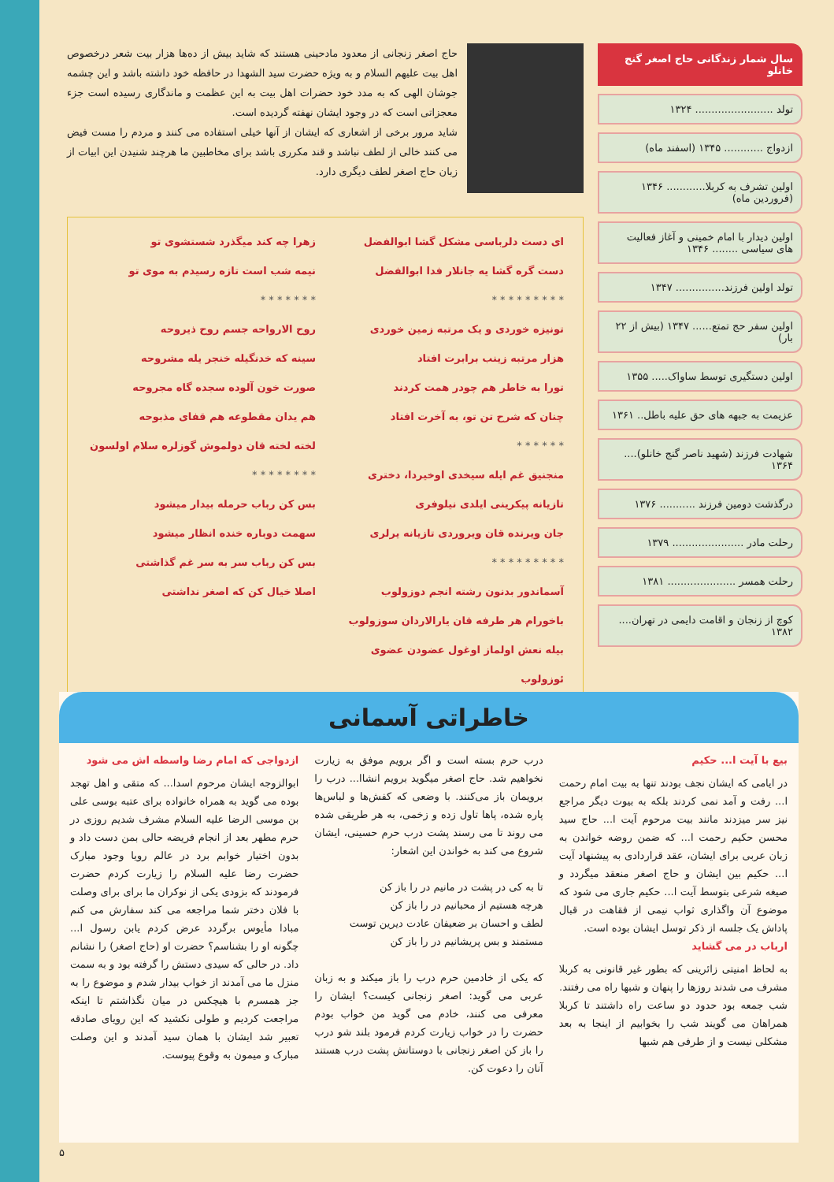سال شمار زندگانی حاج اصغر گنج خانلو
تولد ........................ ۱۳۲۴
ازدواج ............ ۱۳۴۵ (اسفند ماه)
اولین تشرف به کربلا............ ۱۳۴۶ (فروردین ماه)
اولین دیدار با امام خمینی و آغاز فعالیت های سیاسی ........ ۱۳۴۶
تولد اولین فرزند............... ۱۳۴۷
اولین سفر حج تمتع...... ۱۳۴۷ (بیش از ۲۲ بار)
اولین دستگیری توسط ساواک..... ۱۳۵۵
عزیمت به جبهه های حق علیه باطل.. ۱۳۶۱
شهادت فرزند (شهید ناصر گنج خانلو).... ۱۳۶۴
درگذشت دومین فرزند ........... ۱۳۷۶
رحلت مادر ...................... ۱۳۷۹
رحلت همسر ..................... ۱۳۸۱
کوچ از زنجان و اقامت دایمی در تهران.... ۱۳۸۲
حاج اصغر زنجانی از معدود مادحینی هستند که شاید بیش از ده‌ها هزار بیت شعر درخصوص اهل بیت علیهم السلام و به ویژه حضرت سید الشهدا در حافظه خود داشته باشد و این چشمه جوشان الهی که به مدد خود حضرات اهل بیت به این عظمت و ماندگاری رسیده است جزء معجزاتی است که در وجود ایشان نهفته گردیده است.
شاید مرور برخی از اشعاری که ایشان از آنها خیلی استفاده می کنند و مردم را مست فیض می کنند خالی از لطف نباشد و قند مکرری باشد برای مخاطبین ما هرچند شنیدن این ابیات از زبان حاج اصغر لطف دیگری دارد.
ای دست دلرباسی مشکل گشا ابوالفضل
دست گره گشا یه جانلار فدا ابوالفضل
* * * * * * * * *
تونیزه خوردی و یک مرتبه زمین خوردی
هزار مرتبه زینب برابرت افتاد
تورا به خاطر هم چودر همت کردند
چنان که شرح تن تو، به آخرت افتاد
* * * * * *
منجنیق غم ایله سیخدی اوخیردا، دختری
تازیانه پیکرینی ایلدی نیلوفری
جان ویرنده قان ویروردی تازیانه یرلری
* * * * * * * * *
آسماندور بدنون رشته انجم دوزولوب
باخورام هر طرفه قان یارالاردان سوزولوب
بیله نعش اولماز اوغول عضودن عضوی ئوزولوب
زهرا چه کند میگذرد شستشوی تو
نیمه شب است تازه رسیدم به موی تو
* * * * * * *
روح الارواحه جسم روح ذیروحه
سینه که خدنگیله خنجر یله مشروحه
صورت خون آلوده سجده گاه مجروحه
هم یدان مقطوعه هم قفای مذبوحه
لخته لخته قان دولموش گوزلره سلام اولسون
* * * * * * * *
بس کن رباب حرمله بیدار میشود
سهمت دوباره خنده انظار میشود
بس کن رباب سر به سر غم گذاشتی
اصلا خیال کن که اصغر نداشتی
خاطراتی آسمانی
بیع با آیت ا... حکیم
در ایامی که ایشان نجف بودند تنها به بیت امام رحمت ا... رفت و آمد نمی کردند بلکه به بیوت دیگر مراجع نیز سر میزدند مانند بیت مرحوم آیت ا... حاج سید محسن حکیم رحمت ا... که ضمن روضه خواندن به زبان عربی برای ایشان، عقد قراردادی به پیشنهاد آیت ا... حکیم بین ایشان و حاج اصغر منعقد میگردد و صیغه شرعی بتوسط آیت ا... حکیم جاری می شود که موضوع آن واگذاری ثواب نیمی از فقاهت در قبال پاداش یک جلسه از ذکر توسل ایشان بوده است.
ارباب در می گشاید
به لحاظ امنیتی زائرینی که بطور غیر قانونی به کربلا مشرف می شدند روزها را پنهان و شبها راه می رفتند.
شب جمعه بود حدود دو ساعت راه داشتند تا کربلا همراهان می گویند شب را بخوابیم از اینجا به بعد مشکلی نیست و از طرفی هم شبها
درب حرم بسته است و اگر برویم موفق به زیارت نخواهیم شد. حاج اصغر میگوید برویم انشاا... درب را برویمان باز می‌کنند. با وضعی که کفش‌ها و لباس‌ها پاره شده، پاها تاول زده و زخمی، به هر طریقی شده می روند تا می رسند پشت درب حرم حسینی، ایشان شروع می کند به خواندن این اشعار:
تا به کی در پشت در مانیم در را باز کن
هرچه هستیم از محبانیم در را باز کن
لطف و احسان بر ضعیفان عادت دیرین توست
مستمند و بس پریشانیم در را باز کن
که یکی از خادمین حرم درب را باز میکند و به زبان عربی می گوید: اصغر زنجانی کیست؟ ایشان را معرفی می کنند، خادم می گوید من خواب بودم حضرت را در خواب زیارت کردم فرمود بلند شو درب را باز کن اصغر زنجانی با دوستانش پشت درب هستند آنان را دعوت کن.
ازدواجی که امام رضا واسطه اش می شود
ابوالزوجه ایشان مرحوم اسدا... که متقی و اهل تهجد بوده می گوید به همراه خانواده برای عتبه بوسی علی بن موسی الرضا علیه السلام مشرف شدیم روزی در حرم مطهر بعد از انجام فریضه حالی بمن دست داد و بدون اختیار خوابم برد در عالم رویا وجود مبارک حضرت رضا علیه السلام را زیارت کردم حضرت فرمودند که بزودی یکی از نوکران ما برای برای وصلت با فلان دختر شما مراجعه می کند سفارش می کنم مبادا مأیوس برگردد عرض کردم یابن رسول ا... چگونه او را بشناسم؟ حضرت او (حاج اصغر) را نشانم داد. در حالی که سیدی دستش را گرفته بود و به سمت منزل ما می آمدند از خواب بیدار شدم و موضوع را به جز همسرم با هیچکس در میان نگذاشتم تا اینکه مراجعت کردیم و طولی نکشید که این رویای صادقه تعبیر شد ایشان با همان سید آمدند و این وصلت مبارک و میمون به وقوع پیوست.
۵